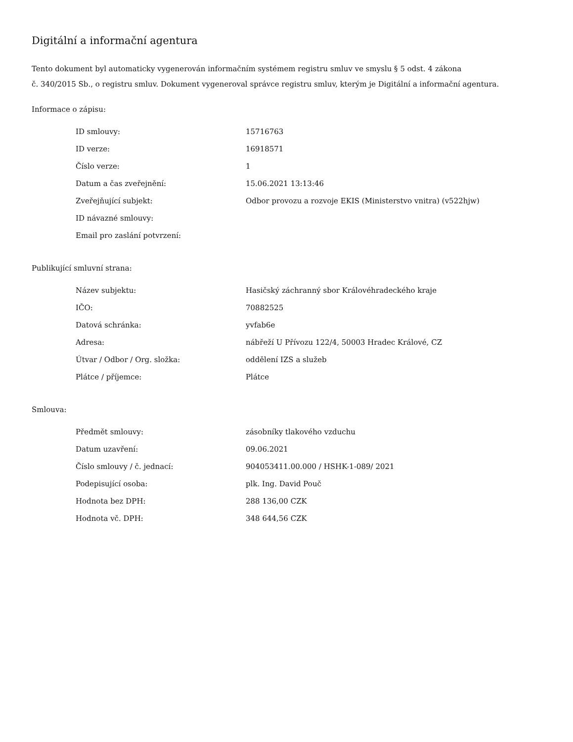Digitální a informační agentura
Tento dokument byl automaticky vygenerován informačním systémem registru smluv ve smyslu § 5 odst. 4 zákona
č. 340/2015 Sb., o registru smluv. Dokument vygeneroval správce registru smluv, kterým je Digitální a informační agentura.
Informace o zápisu:
| ID smlouvy: | 15716763 |
| ID verze: | 16918571 |
| Číslo verze: | 1 |
| Datum a čas zveřejnění: | 15.06.2021 13:13:46 |
| Zveřejňující subjekt: | Odbor provozu a rozvoje EKIS (Ministerstvo vnitra) (v522hjw) |
| ID návazné smlouvy: | |
| Email pro zaslání potvrzení: | |
Publikující smluvní strana:
| Název subjektu: | Hasičský záchranný sbor Královéhradeckého kraje |
| IČO: | 70882525 |
| Datová schránka: | yvfab6e |
| Adresa: | nábřeží U Přívozu 122/4, 50003 Hradec Králové, CZ |
| Útvar / Odbor / Org. složka: | oddělení IZS a služeb |
| Plátce / příjemce: | Plátce |
Smlouva:
| Předmět smlouvy: | zásobníky tlakového vzduchu |
| Datum uzavření: | 09.06.2021 |
| Číslo smlouvy / č. jednací: | 904053411.00.000 / HSHK-1-089/ 2021 |
| Podepisující osoba: | plk. Ing. David Pouč |
| Hodnota bez DPH: | 288 136,00 CZK |
| Hodnota vč. DPH: | 348 644,56 CZK |